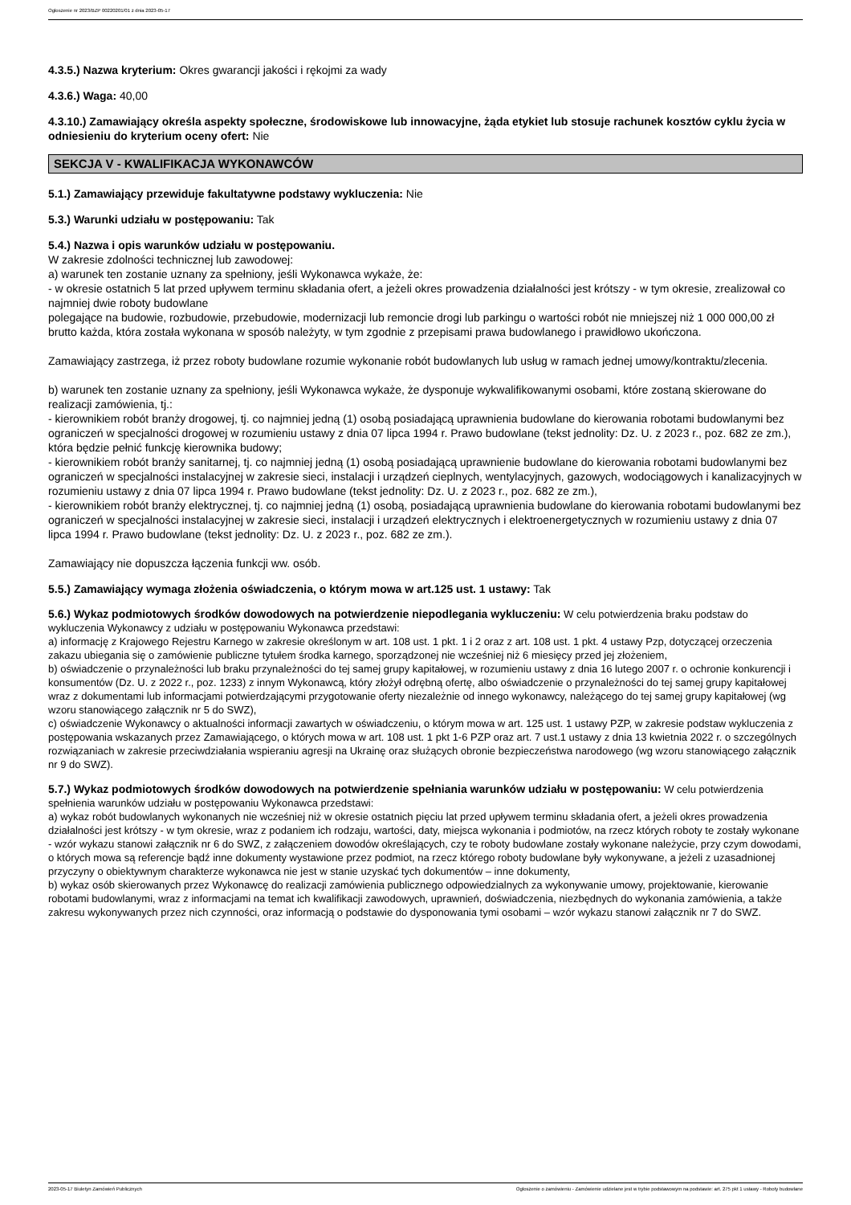Ogłoszenie nr 2023/BZP 00220201/01 z dnia 2023-05-17
4.3.5.) Nazwa kryterium: Okres gwarancji jakości i rękojmi za wady
4.3.6.) Waga: 40,00
4.3.10.) Zamawiający określa aspekty społeczne, środowiskowe lub innowacyjne, żąda etykiet lub stosuje rachunek kosztów cyklu życia w odniesieniu do kryterium oceny ofert: Nie
SEKCJA V - KWALIFIKACJA WYKONAWCÓW
5.1.) Zamawiający przewiduje fakultatywne podstawy wykluczenia: Nie
5.3.) Warunki udziału w postępowaniu: Tak
5.4.) Nazwa i opis warunków udziału w postępowaniu.
W zakresie zdolności technicznej lub zawodowej:
a) warunek ten zostanie uznany za spełniony, jeśli Wykonawca wykaże, że:
- w okresie ostatnich 5 lat przed upływem terminu składania ofert, a jeżeli okres prowadzenia działalności jest krótszy - w tym okresie, zrealizował co najmniej dwie roboty budowlane
polegające na budowie, rozbudowie, przebudowie, modernizacji lub remoncie drogi lub parkingu o wartości robót nie mniejszej niż 1 000 000,00 zł brutto każda, która została wykonana w sposób należyty, w tym zgodnie z przepisami prawa budowlanego i prawidłowo ukończona.
Zamawiający zastrzega, iż przez roboty budowlane rozumie wykonanie robót budowlanych lub usług w ramach jednej umowy/kontraktu/zlecenia.
b) warunek ten zostanie uznany za spełniony, jeśli Wykonawca wykaże, że dysponuje wykwalifikowanymi osobami, które zostaną skierowane do realizacji zamówienia, tj.:
- kierownikiem robót branży drogowej, tj. co najmniej jedną (1) osobą posiadającą uprawnienia budowlane do kierowania robotami budowlanymi bez ograniczeń w specjalności drogowej w rozumieniu ustawy z dnia 07 lipca 1994 r. Prawo budowlane (tekst jednolity: Dz. U. z 2023 r., poz. 682 ze zm.), która będzie pełnić funkcję kierownika budowy;
- kierownikiem robót branży sanitarnej, tj. co najmniej jedną (1) osobą posiadającą uprawnienie budowlane do kierowania robotami budowlanymi bez ograniczeń w specjalności instalacyjnej w zakresie sieci, instalacji i urządzeń cieplnych, wentylacyjnych, gazowych, wodociągowych i kanalizacyjnych w rozumieniu ustawy z dnia 07 lipca 1994 r. Prawo budowlane (tekst jednolity: Dz. U. z 2023 r., poz. 682 ze zm.),
- kierownikiem robót branży elektrycznej, tj. co najmniej jedną (1) osobą, posiadającą uprawnienia budowlane do kierowania robotami budowlanymi bez ograniczeń w specjalności instalacyjnej w zakresie sieci, instalacji i urządzeń elektrycznych i elektroenergetycznych w rozumieniu ustawy z dnia 07 lipca 1994 r. Prawo budowlane (tekst jednolity: Dz. U. z 2023 r., poz. 682 ze zm.).
Zamawiający nie dopuszcza łączenia funkcji ww. osób.
5.5.) Zamawiający wymaga złożenia oświadczenia, o którym mowa w art.125 ust. 1 ustawy: Tak
5.6.) Wykaz podmiotowych środków dowodowych na potwierdzenie niepodlegania wykluczeniu: W celu potwierdzenia braku podstaw do wykluczenia Wykonawcy z udziału w postępowaniu Wykonawca przedstawi:
a) informację z Krajowego Rejestru Karnego w zakresie określonym w art. 108 ust. 1 pkt. 1 i 2 oraz z art. 108 ust. 1 pkt. 4 ustawy Pzp, dotyczącej orzeczenia zakazu ubiegania się o zamówienie publiczne tytułem środka karnego, sporządzonej nie wcześniej niż 6 miesięcy przed jej złożeniem,
b) oświadczenie o przynależności lub braku przynależności do tej samej grupy kapitałowej, w rozumieniu ustawy z dnia 16 lutego 2007 r. o ochronie konkurencji i konsumentów (Dz. U. z 2022 r., poz. 1233) z innym Wykonawcą, który złożył odrębną ofertę, albo oświadczenie o przynależności do tej samej grupy kapitałowej wraz z dokumentami lub informacjami potwierdzającymi przygotowanie oferty niezależnie od innego wykonawcy, należącego do tej samej grupy kapitałowej (wg wzoru stanowiącego załącznik nr 5 do SWZ),
c) oświadczenie Wykonawcy o aktualności informacji zawartych w oświadczeniu, o którym mowa w art. 125 ust. 1 ustawy PZP, w zakresie podstaw wykluczenia z postępowania wskazanych przez Zamawiającego, o których mowa w art. 108 ust. 1 pkt 1-6 PZP oraz art. 7 ust.1 ustawy z dnia 13 kwietnia 2022 r. o szczególnych rozwiązaniach w zakresie przeciwdziałania wspieraniu agresji na Ukrainę oraz służących obronie bezpieczeństwa narodowego (wg wzoru stanowiącego załącznik nr 9 do SWZ).
5.7.) Wykaz podmiotowych środków dowodowych na potwierdzenie spełniania warunków udziału w postępowaniu: W celu potwierdzenia spełnienia warunków udziału w postępowaniu Wykonawca przedstawi:
a) wykaz robót budowlanych wykonanych nie wcześniej niż w okresie ostatnich pięciu lat przed upływem terminu składania ofert, a jeżeli okres prowadzenia działalności jest krótszy - w tym okresie, wraz z podaniem ich rodzaju, wartości, daty, miejsca wykonania i podmiotów, na rzecz których roboty te zostały wykonane - wzór wykazu stanowi załącznik nr 6 do SWZ, z załączeniem dowodów określających, czy te roboty budowlane zostały wykonane należycie, przy czym dowodami, o których mowa są referencje bądź inne dokumenty wystawione przez podmiot, na rzecz którego roboty budowlane były wykonywane, a jeżeli z uzasadnionej przyczyny o obiektywnym charakterze wykonawca nie jest w stanie uzyskać tych dokumentów – inne dokumenty,
b) wykaz osób skierowanych przez Wykonawcę do realizacji zamówienia publicznego odpowiedzialnych za wykonywanie umowy, projektowanie, kierowanie robotami budowlanymi, wraz z informacjami na temat ich kwalifikacji zawodowych, uprawnień, doświadczenia, niezbędnych do wykonania zamówienia, a także zakresu wykonywanych przez nich czynności, oraz informacją o podstawie do dysponowania tymi osobami – wzór wykazu stanowi załącznik nr 7 do SWZ.
2023-05-17 Biuletyn Zamówień Publicznych Ogłoszenie o zamówieniu - Zamówienie udzielane jest w trybie podstawowym na podstawie: art. 275 pkt 1 ustawy - Roboty budowlane